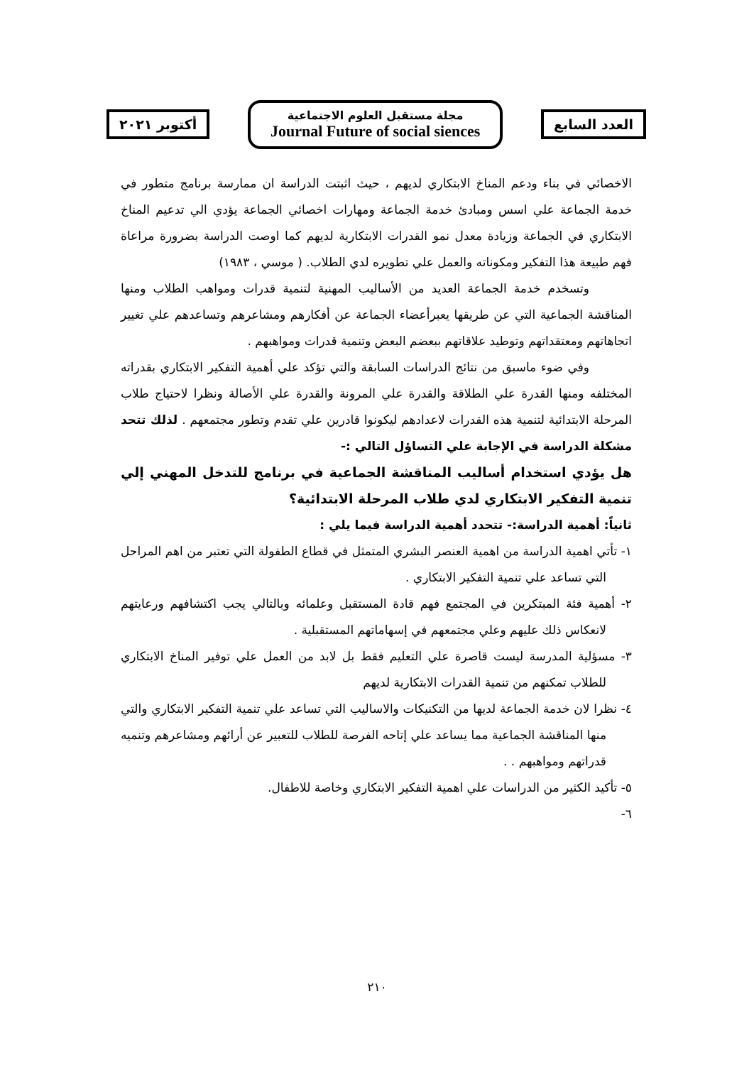العدد السابع
مجلة مستقبل العلوم الاجتماعية
Journal Future of social siences
أكتوبر ٢٠٢١
الاخصائي في بناء ودعم المناخ الابتكاري لديهم ، حيث اثبتت الدراسة ان ممارسة برنامج متطور في خدمة الجماعة علي اسس ومبادئ خدمة الجماعة ومهارات اخصائي الجماعة يؤدي الي تدعيم المناخ الابتكاري في الجماعة وزيادة معدل نمو القدرات الابتكارية لديهم كما اوصت الدراسة بضرورة مراعاة فهم طبيعة هذا التفكير ومكوناته والعمل علي تطويره لدي الطلاب. ( موسي ، ١٩٨٣)
وتسخدم خدمة الجماعة العديد من الأساليب المهنية لتنمية قدرات ومواهب الطلاب ومنها المناقشة الجماعية التي عن طريقها يعبرأعضاء الجماعة عن أفكارهم ومشاعرهم وتساعدهم علي تغيير اتجاهاتهم ومعتقداتهم وتوطيد علاقاتهم ببعضم البعض وتنمية قدرات ومواهبهم .
وفي ضوء ماسبق من نتائج الدراسات السابقة والتي تؤكد علي أهمية التفكير الابتكاري بقدراته المختلفه ومنها القدرة علي الطلاقة والقدرة علي المرونة والقدرة علي الأصالة ونظرا لاحتياج طلاب المرحلة الابتدائية لتنمية هذه القدرات لاعدادهم ليكونوا قادرين علي تقدم وتطور مجتمعهم . لذلك تتحد مشكلة الدراسة في الإجابة علي التساؤل التالي :-
هل يؤدي استخدام أساليب المناقشة الجماعية في برنامج للتدخل المهني إلي تنمية التفكير الابتكاري لدي طلاب المرحلة الابتدائية؟
ثانياً: أهمية الدراسة:- تتحدد أهمية الدراسة فيما يلي :
١- تأتي اهمية الدراسة من اهمية العنصر البشري المتمثل في قطاع الطفولة التي تعتبر من اهم المراحل التي تساعد علي تنمية التفكير الابتكاري .
٢- أهمية فئة المبتكرين في المجتمع فهم قادة المستقبل وعلمائه وبالتالي يجب اكتشافهم ورعايتهم لانعكاس ذلك عليهم وعلي مجتمعهم في إسهاماتهم المستقبلية .
٣- مسؤلية المدرسة ليست قاصرة علي التعليم فقط بل لابد من العمل علي توفير المناخ الابتكاري للطلاب تمكنهم من تنمية القدرات الابتكارية لديهم
٤- نظرا لان خدمة الجماعة لديها من التكنيكات والاساليب التي تساعد علي تنمية التفكير الابتكاري والتي منها المناقشة الجماعية مما يساعد علي إتاحه الفرصة للطلاب للتعبير عن أرائهم ومشاعرهم وتنميه قدراتهم ومواهبهم . .
٥- تأكيد الكثير من الدراسات علي اهمية التفكير الابتكاري وخاصة للاطفال.
٦-
٢١٠